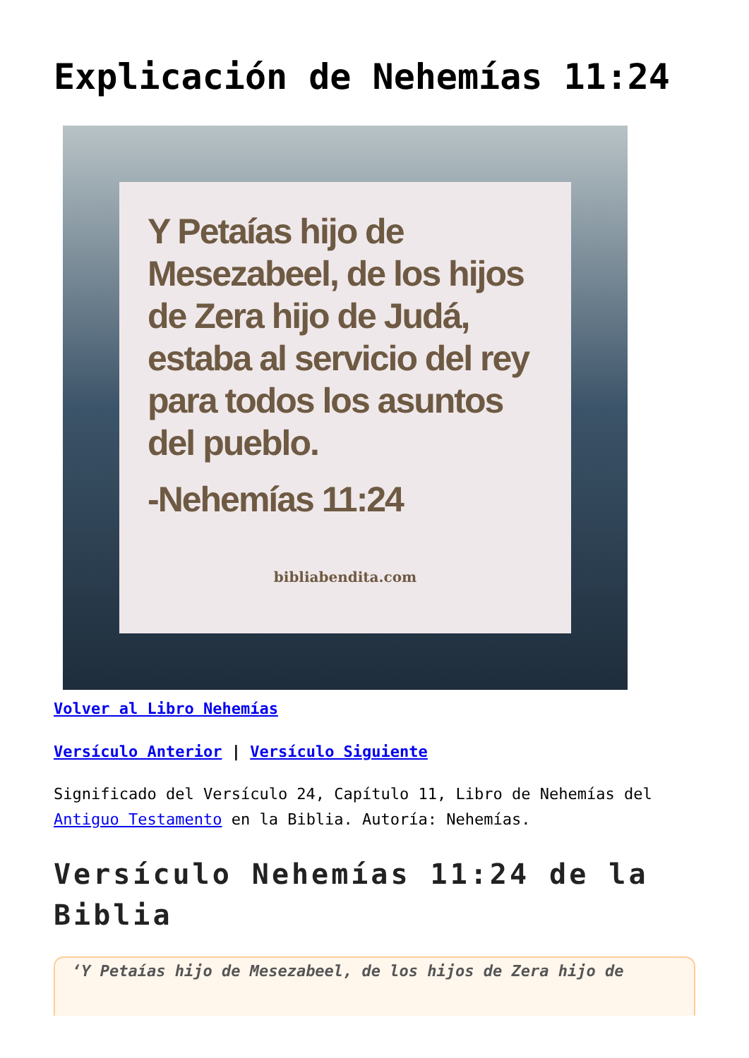Explicación de Nehemías 11:24
Y Petaías hijo de Mesezabeel, de los hijos de Zera hijo de Judá, estaba al servicio del rey para todos los asuntos del pueblo.
-Nehemías 11:24
bibliabendita.com
Volver al Libro Nehemías
Versículo Anterior | Versículo Siguiente
Significado del Versículo 24, Capítulo 11, Libro de Nehemías del Antiguo Testamento en la Biblia. Autoría: Nehemías.
Versículo Nehemías 11:24 de la Biblia
‘Y Petaías hijo de Mesezabeel, de los hijos de Zera hijo de